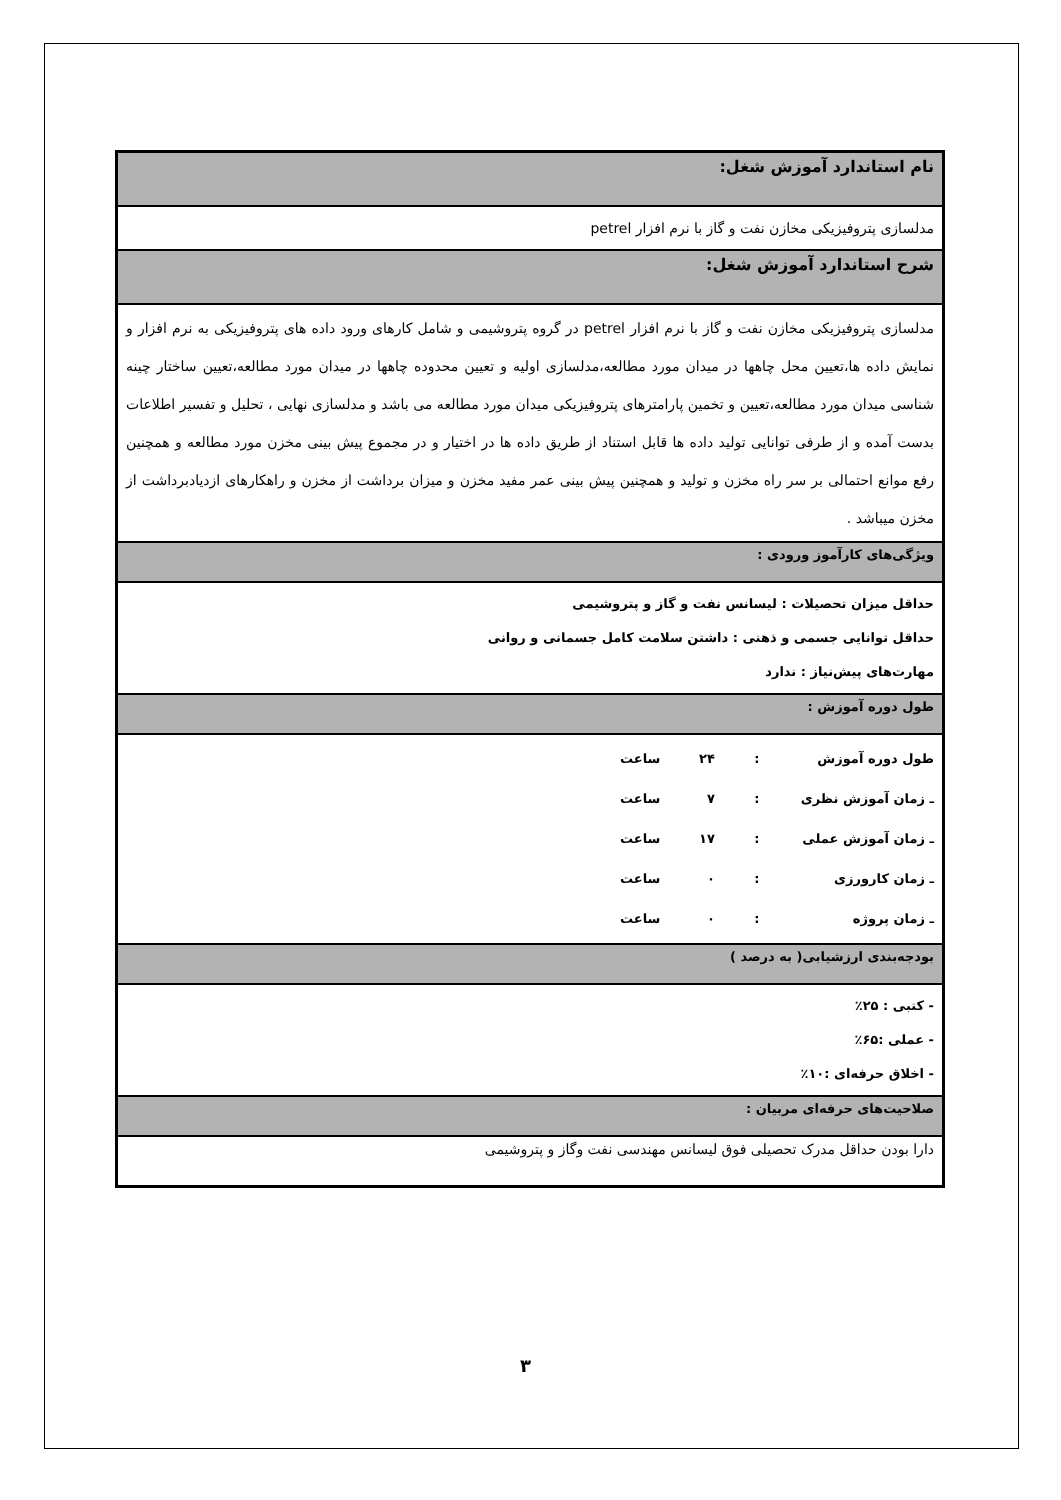| نام استاندارد آموزش شغل: |
| مدلسازی پتروفیزیکی مخازن نفت و گاز با نرم افزار petrel |
| شرح استاندارد آموزش شغل: |
| مدلسازی پتروفیزیکی مخازن نفت و گاز با نرم افزار petrel در گروه پتروشیمی و شامل کارهای ورود داده های پتروفیزیکی به نرم افزار و نمایش داده ها،تعیین محل چاهها در میدان مورد مطالعه،مدلسازی اولیه و تعیین محدوده چاهها در میدان مورد مطالعه،تعیین ساختار چینه شناسی میدان مورد مطالعه،تعیین و تخمین پارامترهای پتروفیزیکی میدان مورد مطالعه می باشد و مدلسازی نهایی ، تحلیل و تفسیر اطلاعات بدست آمده و از طرفی توانایی تولید داده ها قابل استناد از طریق داده ها در اختیار و در مجموع پیش بینی مخزن مورد مطالعه و همچنین رفع موانع احتمالی بر سر راه مخزن و تولید و همچنین پیش بینی عمر مفید مخزن و میزان برداشت از مخزن و راهکارهای ازدیادبرداشت از مخزن میباشد . |
| ویژگی‌های کارآموز ورودی : |
| حداقل میزان تحصیلات : لیسانس نفت و گاز و پتروشیمی حداقل توانایی جسمی و ذهنی : داشتن سلامت کامل جسمانی و روانی مهارت‌های پیش‌نیاز : ندارد |
| طول دوره آموزش : |
| طول دوره آموزش : ۲۴ ساعت ـ زمان آموزش نظری : ۷ ساعت ـ زمان آموزش عملی : ۱۷ ساعت ـ زمان کارورزی : ۰ ساعت ـ زمان پروژه : ۰ ساعت |
| بودجه‌بندی ارزشیابی( به درصد ) |
| - کتبی : ۲۵٪ - عملی :۶۵٪ - اخلاق حرفه‌ای :۱۰٪ |
| صلاحیت‌های حرفه‌ای مربیان : |
| دارا بودن حداقل مدرک تحصیلی فوق لیسانس مهندسی نفت وگاز و پتروشیمی |
۳